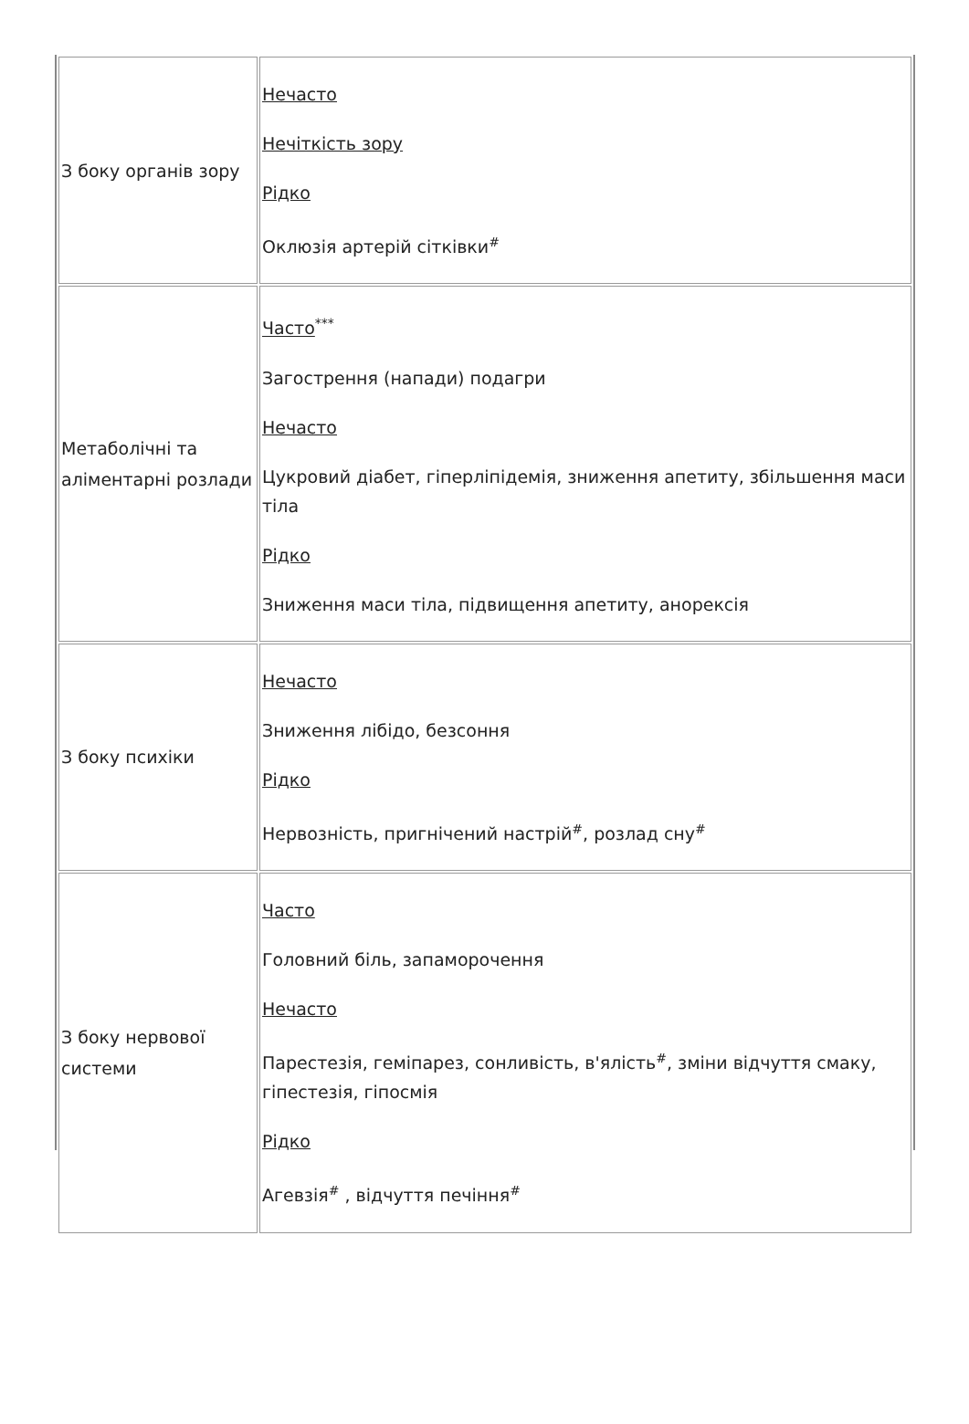| З боку органів зору | Нечасто Нечіткість зору Рідко Оклюзія артерій сітківки<sup>#</sup> |
| Метаболічні та аліментарні розлади | Часто<sup>***</sup> Загострення (напади) подагри Нечасто Цукровий діабет, гіперліпідемія, зниження апетиту, збільшення маси тіла Рідко Зниження маси тіла, підвищення апетиту, анорексія |
| З боку психіки | Нечасто Зниження лібідо, безсоння Рідко Нервозність, пригнічений настрій<sup>#</sup>, розлад сну<sup>#</sup> |
| З боку нервової системи | Часто Головний біль, запаморочення Нечасто Парестезія, геміпарез, сонливість, в'ялість<sup>#</sup>, зміни відчуття смаку, гіпестезія, гіпосмія Рідко Агевзія<sup>#</sup> , відчуття печіння<sup>#</sup> |